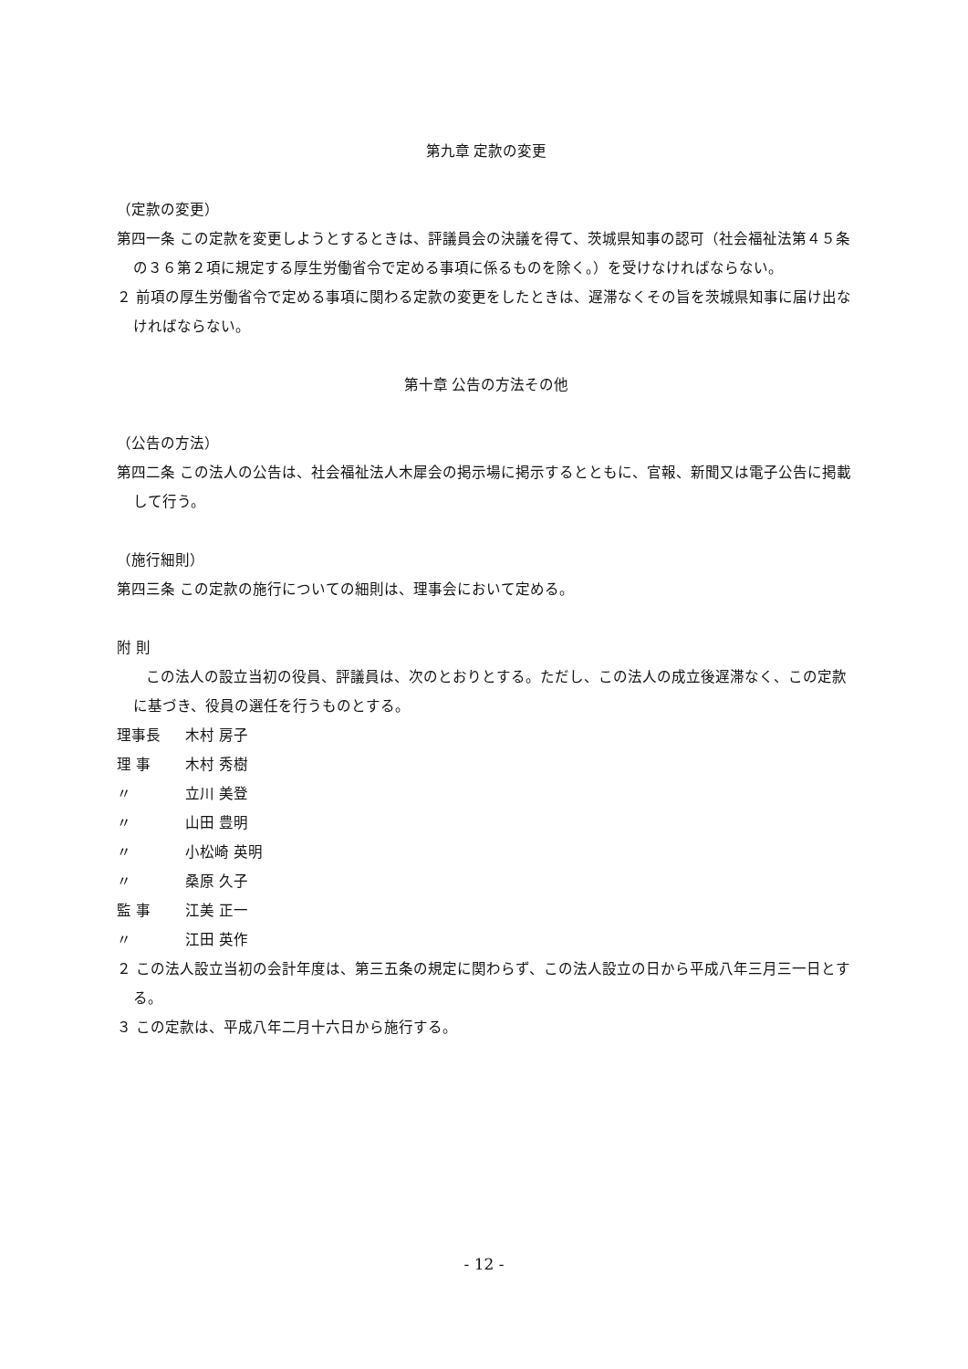第九章 定款の変更
（定款の変更）
第四一条 この定款を変更しようとするときは、評議員会の決議を得て、茨城県知事の認可（社会福祉法第４５条の３６第２項に規定する厚生労働省令で定める事項に係るものを除く。）を受けなければならない。
２ 前項の厚生労働省令で定める事項に関わる定款の変更をしたときは、遅滞なくその旨を茨城県知事に届け出なければならない。
第十章 公告の方法その他
（公告の方法）
第四二条 この法人の公告は、社会福祉法人木犀会の掲示場に掲示するとともに、官報、新聞又は電子公告に掲載して行う。
（施行細則）
第四三条 この定款の施行についての細則は、理事会において定める。
附 則
　　この法人の設立当初の役員、評議員は、次のとおりとする。ただし、この法人の成立後遅滞なく、この定款に基づき、役員の選任を行うものとする。
理事長 木村 房子
理 事 木村 秀樹
〃 立川 美登
〃 山田 豊明
〃 小松崎 英明
〃 桑原 久子
監 事 江美 正一
〃 江田 英作
２ この法人設立当初の会計年度は、第三五条の規定に関わらず、この法人設立の日から平成八年三月三一日とする。
３ この定款は、平成八年二月十六日から施行する。
- 12 -